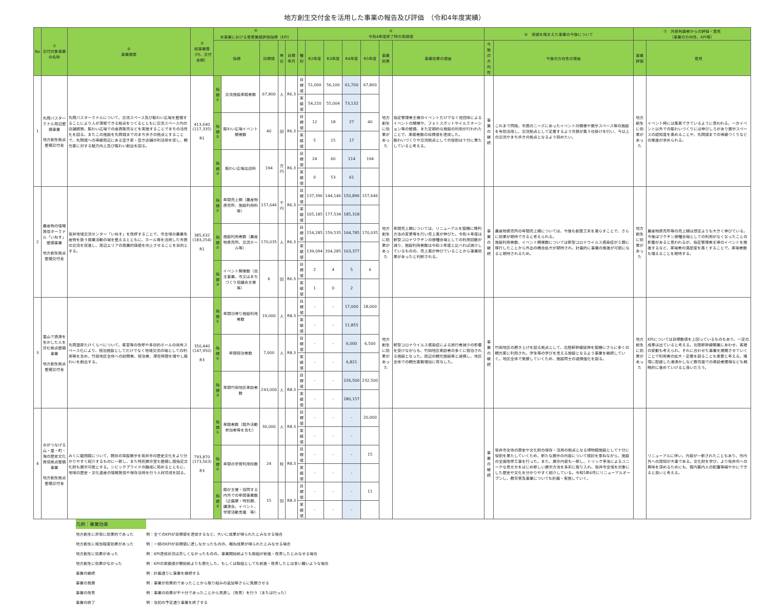地方創生交付金を活用した事業の報告及び評価　（令和4年度実績）
| No | ① 交付対象事業の名称 | ② 事業概要 | ③ 総事業費 （内、交付金額） | ④ 本事業における重要業績評価指標（KPI） | | | | | ⑤ 令和4年度終了時の実績値 | | | | | | | ⑥ 実績を踏まえた事業の今後について | | ⑦ 外部有識者からの評価・意見 （事業の方向性、KPI等） | |
| --- | --- | --- | --- | --- | --- | --- | --- | --- | --- | --- | --- | --- | --- | --- | --- | --- | --- | --- | --- |
| | | | | 指標 | | 目標値 | 単位 | 目標年月 | 種別 | R2年度 | R3年度 | R4年度 | R5年度 | 事業効果 | 事業効果の理由 | 今後の方向性 | 今後の方向性の理由 | 事業評価 | 意見 |
| 1 | 丸岡バスターミナル周辺整備事業 地方創生拠点整備交付金 | 丸岡バスターミナルについて、交流スペース及び賑わい広場を整備することにより人が滞留できる拠点をつくるとともに交流スペース内の店舗誘致、賑わい広場での産直販売などを実施することでまちの活性化を図る。またこの施設を丸岡城までのまち歩きの拠点とすることで、丸岡城への導線周辺にある空き家・空き店舗の利活用を促し、観光客に対する魅力向上及び賑わい創出を図る。 | 413,640 (117,335) R1 | 指標① | 交流施設来館者数 | 67,800 | 人 | R6.3 | 目標値 | 51,000 | 56,100 | 61,700 | 67,800 | 地方創生に効果があった | 指定管理者主催のイベントだけでなく他団体によるイベントの開催や、フォトスポットやイルミネーション等の整備、また定期的な施設の利用が行われたことで、来館者数の目標値を達成した。 賑わいづくりや交流拠点としての役割は十分に果たしていると考える。 | 事業の継続 | これまで同様、市民のニーズにあったイベントの開催や展示スペース等の施設を有効活用し、交流拠点として定着するよう市民が集う仕掛けを行い、今以上の交流やまち歩きの拠点となるよう努めたい。 | 地方創生に効果があった | イベント時には集客できているように思われる。一方イベント以外での賑わいづくりには伸びしろがあり展示スペースの認知度を高めることや、丸岡城までの導線づくりなどの推進が求められる。 |
| | | | | | | | | | 実績値 | 54,220 | 55,004 | 73,132 | | | | | | | |
| | | | | 指標② | 賑わい広場イベント開催数 | 40 | 回 | R6.3 | 目標値 | 12 | 18 | 27 | 40 | | | | | | |
| | | | | | | | | | 実績値 | 5 | 15 | 17 | | | | | | | |
| | | | | 指標③ | 賑わい広場出店料 | 194 | 万円 | R6.3 | 目標値 | 24 | 60 | 114 | 194 | | | | | | |
| | | | | | | | | | 実績値 | 0 | 53 | 61 | | | | | | | |
| 2 | 農産物の情報発信ターミナル「いねす」整備事業 地方創生拠点整備交付金 | 坂井地域交流センター「いねす」を改修することで、市全域の農業生産物を扱う商業活動の場を整えるとともに、ホール等を活用した市民の交流を促進し、周辺エリアの商業的価値を向上させることを目的とする。 | 385,632 (183,254) R1 | 指標① | 年間売上額（農産物直売所、施設利用料等） | 157,646 | 千円 | R6.3 | 目標値 | 137,396 | 144,146 | 150,896 | 157,646 | 地方創生に効果があった | 年間売上額については、リニューアルを契機に陳列方法の変更等を行い売上高が伸びた。令和４年度は新型コロナワクチンの接種会場としての利用回数が減り、施設利用者数は令和３年度と比べれば減少しているものの、売上高が伸びていることから事業効果があったと判断される。 | 事業の継続 | 農産物直売所の年間売上額については、今後も創意工夫を凝らすことで、さらに効果が期待できると考えられる。 施設利用者数、イベント開催数については新型コロナウイルス感染症が５類に移行したことから外出の機会拡大が期待され、計画的に事業の推進が可能になると期待されるため。 | 地方創生に効果があった | 農産物直売所等の売上額は想定よりも大きく伸びている。今後はワクチン接種会場としての利用がなくなったことの影響があると思われるが、指定管理者主導のイベントを推進するなど、来場者の満足度を高くすることで、来場者数も増えることを期待する。 |
| | | | | | | | | | 実績値 | 165,185 | 177,534 | 185,318 | | | | | | | |
| | | | | 指標② | 施設利用者数（農産物直売所、交流ホール等） | 170,035 | 人 | R6.3 | 目標値 | 154,285 | 159,535 | 164,785 | 170,035 | | | | | | |
| | | | | | | | | | 実績値 | 139,094 | 204,285 | 163,377 | | | | | | | |
| | | | | 指標③ | イベント開催数（自主事業、市又はまちづくり協議会主催等） | 6 | 回 | R6.3 | 目標値 | 2 | 4 | 5 | 6 | | | | | | |
| | | | | | | | | | 実績値 | 1 | 0 | 2 | | | | | | | |
| 3 | 里山で資源を生かした人を育む拠点整備事業 地方創生拠点整備交付金 | 丸岡温泉たけくらべについて、客室等の改修や多目的ホールの共有スペース化により、宿泊施設としてだけでなく地域交流の場としての利用等を含め、竹田地区全体への訪問者、宿泊者、滞在時間を増やし賑わいを創出する。 | 350,440 (147,950) R3 | 指標① | 年間日帰り施設利用者数 | 19,000 | 人 | R8.3 | 目標値 | - | - | 17,000 | 18,000 | 地方創生に効果があった | 新型コロナウイルス感染症による旅行者減少の影響を受けながらも、竹田地区来訪者の多くに宿泊される施設となった。周辺の観光施設等と連携し、地区全体での観光客数増加に寄与した。 | 事業の継続 | 竹田地区の磨き上げを図る拠点として、北陸新幹線延伸を契機にさらに多くの観光客に利用され、学生等の学びを支える施設となるよう事業を継続していく。地区全体で発展していくため、施設同士の連携強化を図る。 | 地方創生に効果があった | KPIについては目標数値を上回っているものもあり、一定の成果は出ていると考える。北陸新幹線開業にあわせ、客層の変動も考えられ、それに合わせた事業を展開させていくことで利用者の拡大・定着を図ることも重要と考える。環境に配慮した湯沸かしなど教育面での来訪者獲得なども戦略的に進めていけると良いだろう。 |
| | | | | | | | | | 実績値 | - | - | 11,855 | | | | | | | |
| | | | | 指標② | 年間宿泊者数 | 7,000 | 人 | R8.3 | 目標値 | - | - | 6,000 | 6,500 | | | | | | |
| | | | | | | | | | 実績値 | - | - | 6,821 | | | | | | | |
| | | | | 指標③ | 年間竹田地区来訪者数 | 243,000 | 人 | R8.3 | 目標値 | - | - | 226,500 | 232,500 | | | | | | |
| | | | | | | | | | 実績値 | - | - | 280,157 | | | | | | | |
| 4 | 水がつなげる山・里・町・海の歴史文化発信拠点整備事業 地方創生拠点整備交付金 | みくに龍翔館について、既存の常設展示を坂井市の歴史文化をより分かりやすく紹介するものに一新し、また特別展示室も整備し国指定文化財も展示可能とする。シビックプライドの醸成に努めるとともに、地域の歴史・文化遺産の情報発信や保存活用を行う人材育成を図る。 | 793,870 (173,563) R3 | 指標① | 来館者数（館外活動参加者等を含む） | 30,000 | 人 | R8.3 | 目標値 | - | - | - | 20,000 | | | 事業の継続 | 坂井市全体の歴史や文化財の保存・活用の拠点となる博物館施設として十分に役割を果たしていくため、新たな展示の内容について検討を重ねながら、施設の全面改修工事を行った。また、展示内容も一新し、トリック手法によるユニークな見せ方をはじめ新しい展示方法を多彩に取り入れ、坂井市全域を対象にした歴史や文化を分かりやすく紹介している。令和5年6月にリニューアルオープンし、教育普及事業についても計画・実施していく。 | | リニューアルに伴い、内容が一新されたこともあり、市内外への周知が大事である。文化財を学び、より坂井市への興味を深めるためにも、館内案内人の配置等細やかにできると良いと考える。 |
| | | | | | | | | | 実績値 | - | - | - | | | | | | | |
| | | | | 指標② | 年間の学習利用校数 | 24 | 校 | R8.3 | 目標値 | - | - | - | 15 | | | | | | |
| | | | | | | | | | 実績値 | - | - | - | | | | | | | |
| | | | | 指標③ | 館が主催・協同する内外での年間事業数（企画展・特別展、講演会、イベント、学習活動支援 等） | 15 | 回 | R8.3 | 目標値 | - | - | - | 11 | | | | | | |
| | | | | | | | | | 実績値 | - | - | - | | | | | | | |
凡例：事業効果
地方創生に非常に効果的であった 例：全てのKPIが目標値を達成するなど、大いに成果が得られたとみなせる場合
地方創生に相当程度効果があった 例：一部のKPIが目標値に達しなかったものの、概ね成果が得られたとみなせる場合
地方創生に効果があった 例：KPI達成状況は芳しくなかったものの、事業開始前よりも取組が前進・改善したとみなせる場合
地方創生に効果がなかった 例：KPIの実績値が開始前よりも悪化した、もしくは取組としても前進・改善したとは言い難いような場合
事業の継続 例：計画通りに事業を継続する
事業の発展 例：事業が効果的であったことから取り組みの追加等さらに発展させる
事業の改善 例：事業の効果が不十分であったことから見直し（改善）を行う（または行った）
事業の終了 例：当初の予定通り事業を終了する